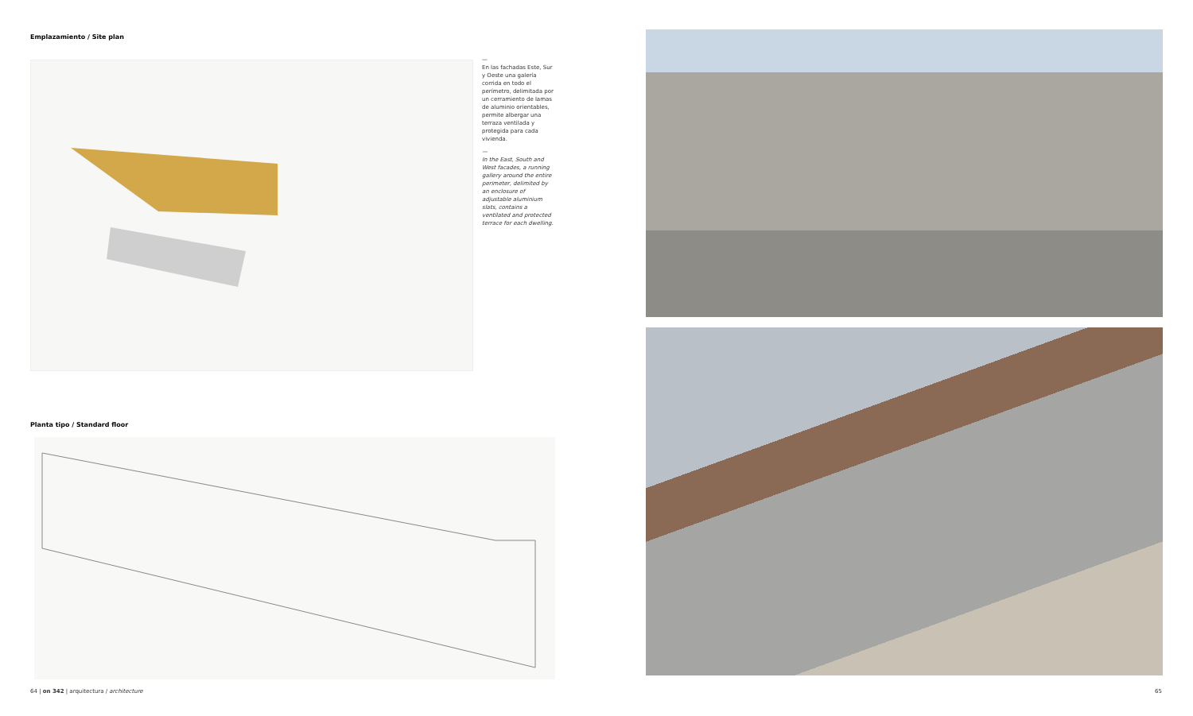Emplazamiento / Site plan
—
En las fachadas Este, Sur y Oeste una galería corrida en todo el perímetro, delimitada por un cerramiento de lamas de aluminio orientables, permite albergar una terraza ventilada y protegida para cada vivienda.
—
In the East, South and West facades, a running gallery around the entire perimeter, delimited by an enclosure of adjustable aluminium slats, contains a ventilated and protected terrace for each dwelling.
Planta tipo / Standard floor
64 | on 342 | arquitectura / architecture
65